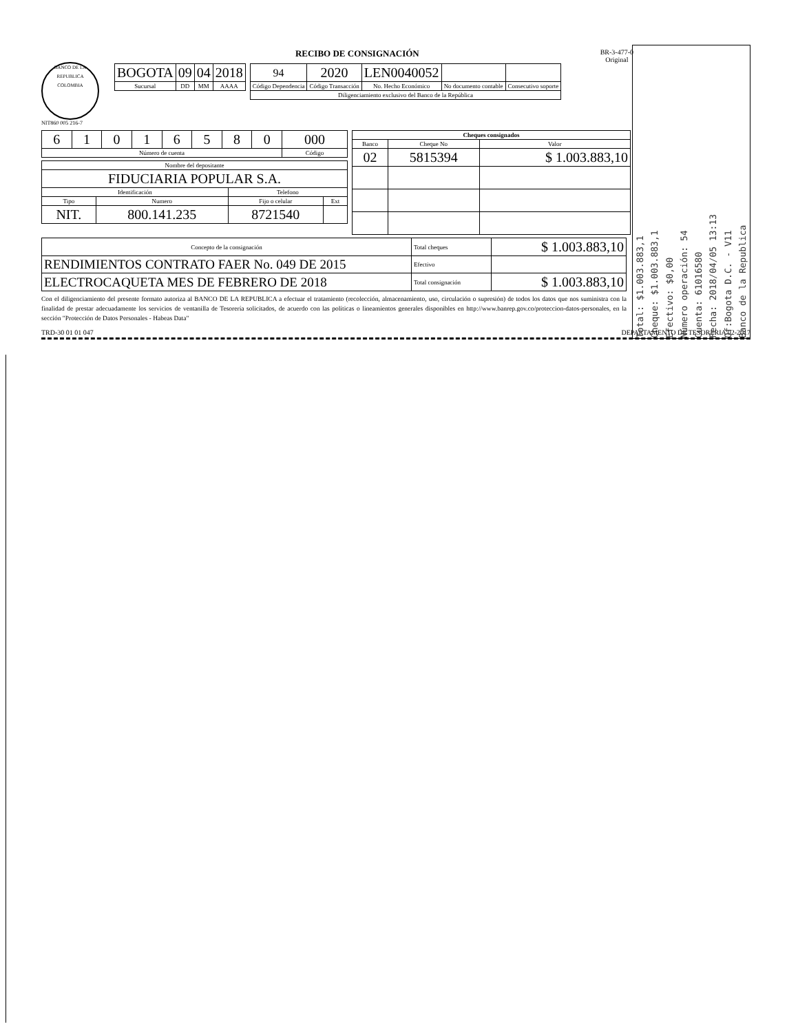BANCO DE LA REPUBLICA
COLOMBIA
NIT860 005 216-7
RECIBO DE CONSIGNACIÓN BR-3-477-0
Original
| BOGOTA | 09 | 04 | 2018 |
| Sucursal | DD | MM | AAAA |
| 94 | 2020 | LEN0040052 | | |
| Código Dependencia | Código Transacción | No. Hecho Económico | No documento contable | Consecutivo soporte |
| Diligenciamiento exclusivo del Banco de la República | | | | |
| 6 | 1 | 0 | 1 | 6 | 5 | 8 | 0 | 000 |
| Número de cuenta | | | | | | | | Código |
| Nombre del depositante | | | |
| FIDUCIARIA POPULAR S.A. | | | |
| Identificación | | Telefono | |
| Tipo | Numero | Fijo o celular | Ext |
| NIT. | 800.141.235 | 8721540 | |
| Cheques consignados | | |
| --- | --- | --- |
| Banco | Cheque No | Valor |
| 02 | 5815394 | $ 1.003.883,10 |
| Concepto de la consignación | Total cheques | $ 1.003.883,10 |
| RENDIMIENTOS CONTRATO FAER No. 049 DE 2015 | Efectivo | |
| ELECTROCAQUETA MES DE FEBRERO DE 2018 | Total consignación | $ 1.003.883,10 |
Con el diligenciamiento del presente formato autoriza al BANCO DE LA REPUBLICA a efectuar el tratamiento (recolección, almacenamiento, uso, circulación o supresión) de todos los datos que nos suministra con la finalidad de prestar adecuadamente los servicios de ventanilla de Tesorería solicitados, de acuerdo con las políticas o lineamientos generales disponibles en http://www.banrep.gov.co/proteccion-datos-personales, en la sección "Protección de Datos Personales - Habeas Data"
TRD-30 01 01 047 DEPARTAMENTO DE TESORERIA 02-2017
Banco de la Republica
Of:Bogota D.C. - V11
Fecha: 2018/04/05 13:13
Cuenta: 61016580
Número operación: 54
Efectivo: $0,00
Cheque: $1.003.883,1
Total: $1.003.883,1